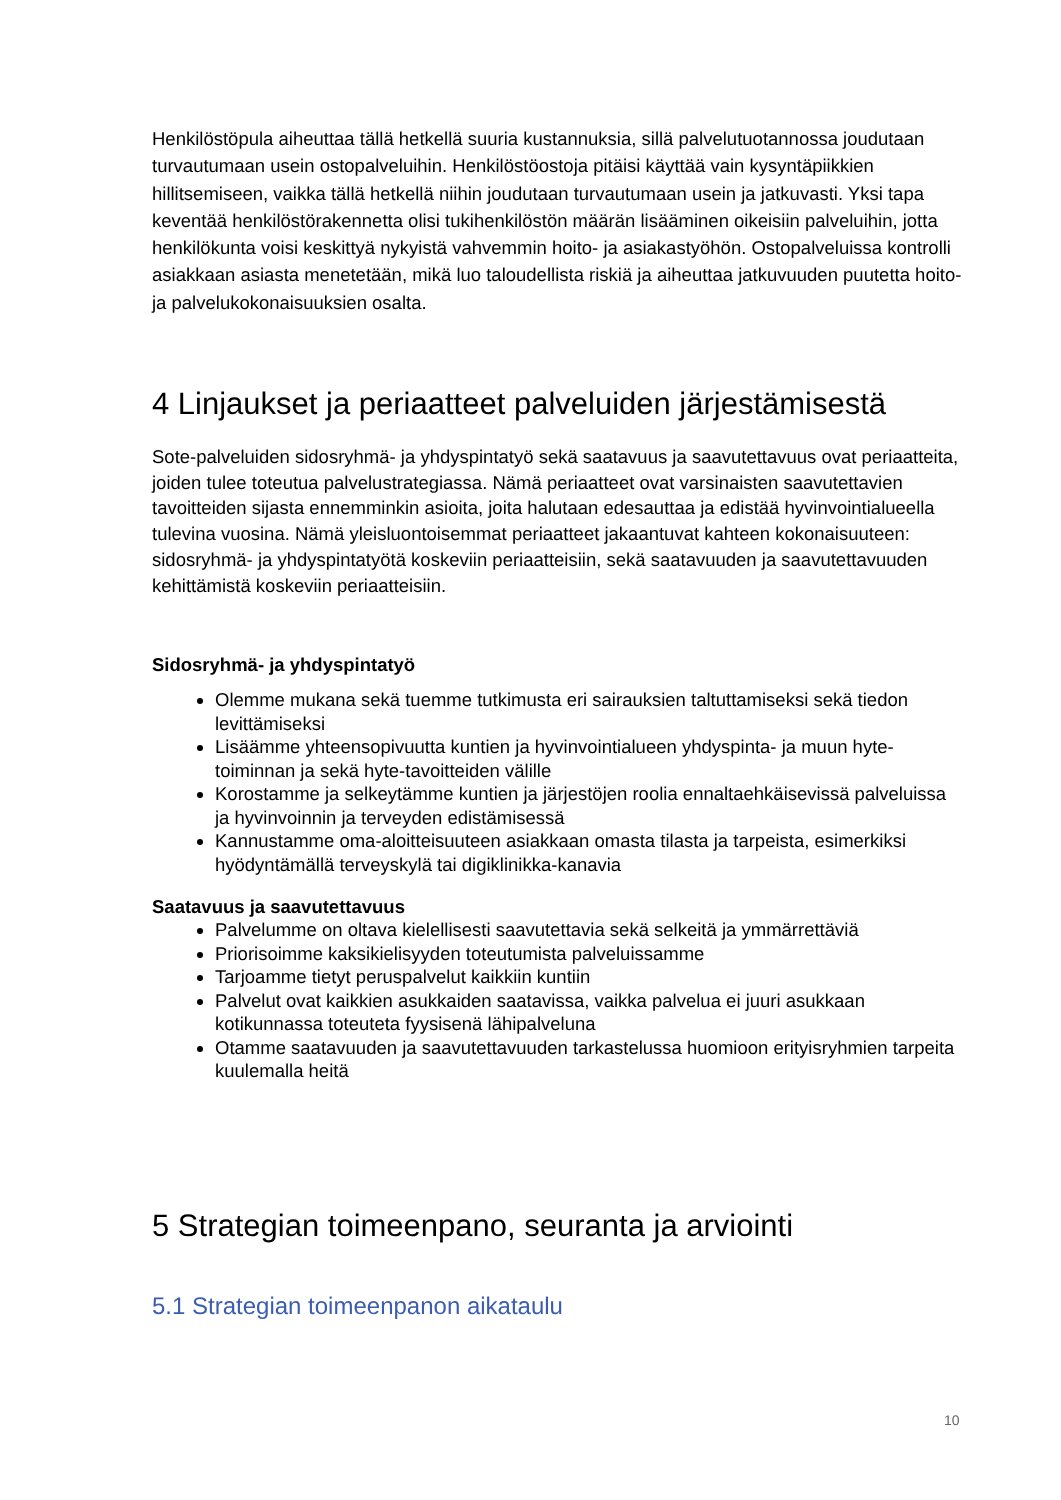Henkilöstöpula aiheuttaa tällä hetkellä suuria kustannuksia, sillä palvelutuotannossa joudutaan turvautumaan usein ostopalveluihin. Henkilöstöostoja pitäisi käyttää vain kysyntäpiikkien hillitsemiseen, vaikka tällä hetkellä niihin joudutaan turvautumaan usein ja jatkuvasti. Yksi tapa keventää henkilöstörakennetta olisi tukihenkilöstön määrän lisääminen oikeisiin palveluihin, jotta henkilökunta voisi keskittyä nykyistä vahvemmin hoito- ja asiakastyöhön. Ostopalveluissa kontrolli asiakkaan asiasta menetetään, mikä luo taloudellista riskiä ja aiheuttaa jatkuvuuden puutetta hoito- ja palvelukokonaisuuksien osalta.
4 Linjaukset ja periaatteet palveluiden järjestämisestä
Sote-palveluiden sidosryhmä- ja yhdyspintatyö sekä saatavuus ja saavutettavuus ovat periaatteita, joiden tulee toteutua palvelustrategiassa. Nämä periaatteet ovat varsinaisten saavutettavien tavoitteiden sijasta ennemminkin asioita, joita halutaan edesauttaa ja edistää hyvinvointialueella tulevina vuosina. Nämä yleisluontoisemmat periaatteet jakaantuvat kahteen kokonaisuuteen: sidosryhmä- ja yhdyspintatyötä koskeviin periaatteisiin, sekä saatavuuden ja saavutettavuuden kehittämistä koskeviin periaatteisiin.
Sidosryhmä- ja yhdyspintatyö
Olemme mukana sekä tuemme tutkimusta eri sairauksien taltuttamiseksi sekä tiedon levittämiseksi
Lisäämme yhteensopivuutta kuntien ja hyvinvointialueen yhdyspinta- ja muun hyte-toiminnan ja sekä hyte-tavoitteiden välille
Korostamme ja selkeytämme kuntien ja järjestöjen roolia ennaltaehkäisevissä palveluissa ja hyvinvoinnin ja terveyden edistämisessä
Kannustamme oma-aloitteisuuteen asiakkaan omasta tilasta ja tarpeista, esimerkiksi hyödyntämällä terveyskylä tai digiklinikka-kanavia
Saatavuus ja saavutettavuus
Palvelumme on oltava kielellisesti saavutettavia sekä selkeitä ja ymmärrettäviä
Priorisoimme kaksikielisyyden toteutumista palveluissamme
Tarjoamme tietyt peruspalvelut kaikkiin kuntiin
Palvelut ovat kaikkien asukkaiden saatavissa, vaikka palvelua ei juuri asukkaan kotikunnassa toteuteta fyysisenä lähipalveluna
Otamme saatavuuden ja saavutettavuuden tarkastelussa huomioon erityisryhmien tarpeita kuulemalla heitä
5 Strategian toimeenpano, seuranta ja arviointi
5.1 Strategian toimeenpanon aikataulu
10